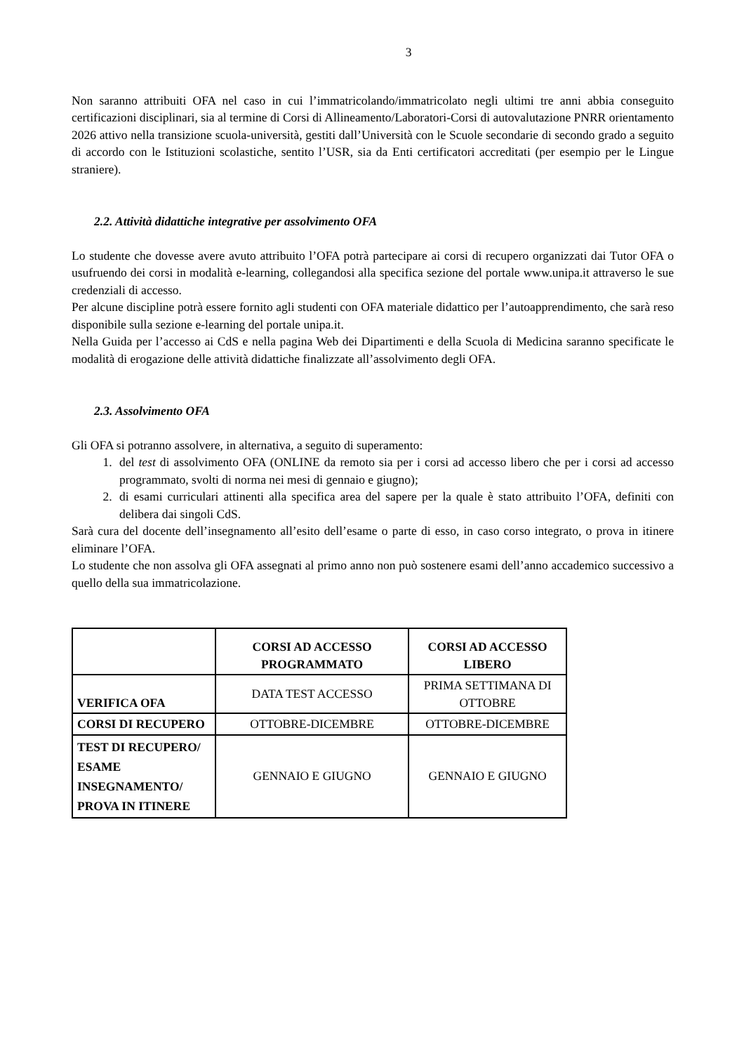3
Non saranno attribuiti OFA nel caso in cui l’immatricolando/immatricolato negli ultimi tre anni abbia conseguito certificazioni disciplinari, sia al termine di Corsi di Allineamento/Laboratori-Corsi di autovalutazione PNRR orientamento 2026 attivo nella transizione scuola-università, gestiti dall’Università con le Scuole secondarie di secondo grado a seguito di accordo con le Istituzioni scolastiche, sentito l’USR, sia da Enti certificatori accreditati (per esempio per le Lingue straniere).
2.2. Attività didattiche integrative per assolvimento OFA
Lo studente che dovesse avere avuto attribuito l’OFA potrà partecipare ai corsi di recupero organizzati dai Tutor OFA o usufruendo dei corsi in modalità e-learning, collegandosi alla specifica sezione del portale www.unipa.it attraverso le sue credenziali di accesso.
Per alcune discipline potrà essere fornito agli studenti con OFA materiale didattico per l’autoapprendimento, che sarà reso disponibile sulla sezione e-learning del portale unipa.it.
Nella Guida per l’accesso ai CdS e nella pagina Web dei Dipartimenti e della Scuola di Medicina saranno specificate le modalità di erogazione delle attività didattiche finalizzate all’assolvimento degli OFA.
2.3. Assolvimento OFA
Gli OFA si potranno assolvere, in alternativa, a seguito di superamento:
1. del test di assolvimento OFA (ONLINE da remoto sia per i corsi ad accesso libero che per i corsi ad accesso programmato, svolti di norma nei mesi di gennaio e giugno);
2. di esami curriculari attinenti alla specifica area del sapere per la quale è stato attribuito l’OFA, definiti con delibera dai singoli CdS.
Sarà cura del docente dell’insegnamento all’esito dell’esame o parte di esso, in caso corso integrato, o prova in itinere eliminare l’OFA.
Lo studente che non assolva gli OFA assegnati al primo anno non può sostenere esami dell’anno accademico successivo a quello della sua immatricolazione.
| | CORSI AD ACCESSO PROGRAMMATO | CORSI AD ACCESSO LIBERO |
| --- | --- | --- |
| VERIFICA OFA | DATA TEST ACCESSO | PRIMA SETTIMANA DI OTTOBRE |
| CORSI DI RECUPERO | OTTOBRE-DICEMBRE | OTTOBRE-DICEMBRE |
| TEST DI RECUPERO/ ESAME INSEGNAMENTO/ PROVA IN ITINERE | GENNAIO E GIUGNO | GENNAIO E GIUGNO |